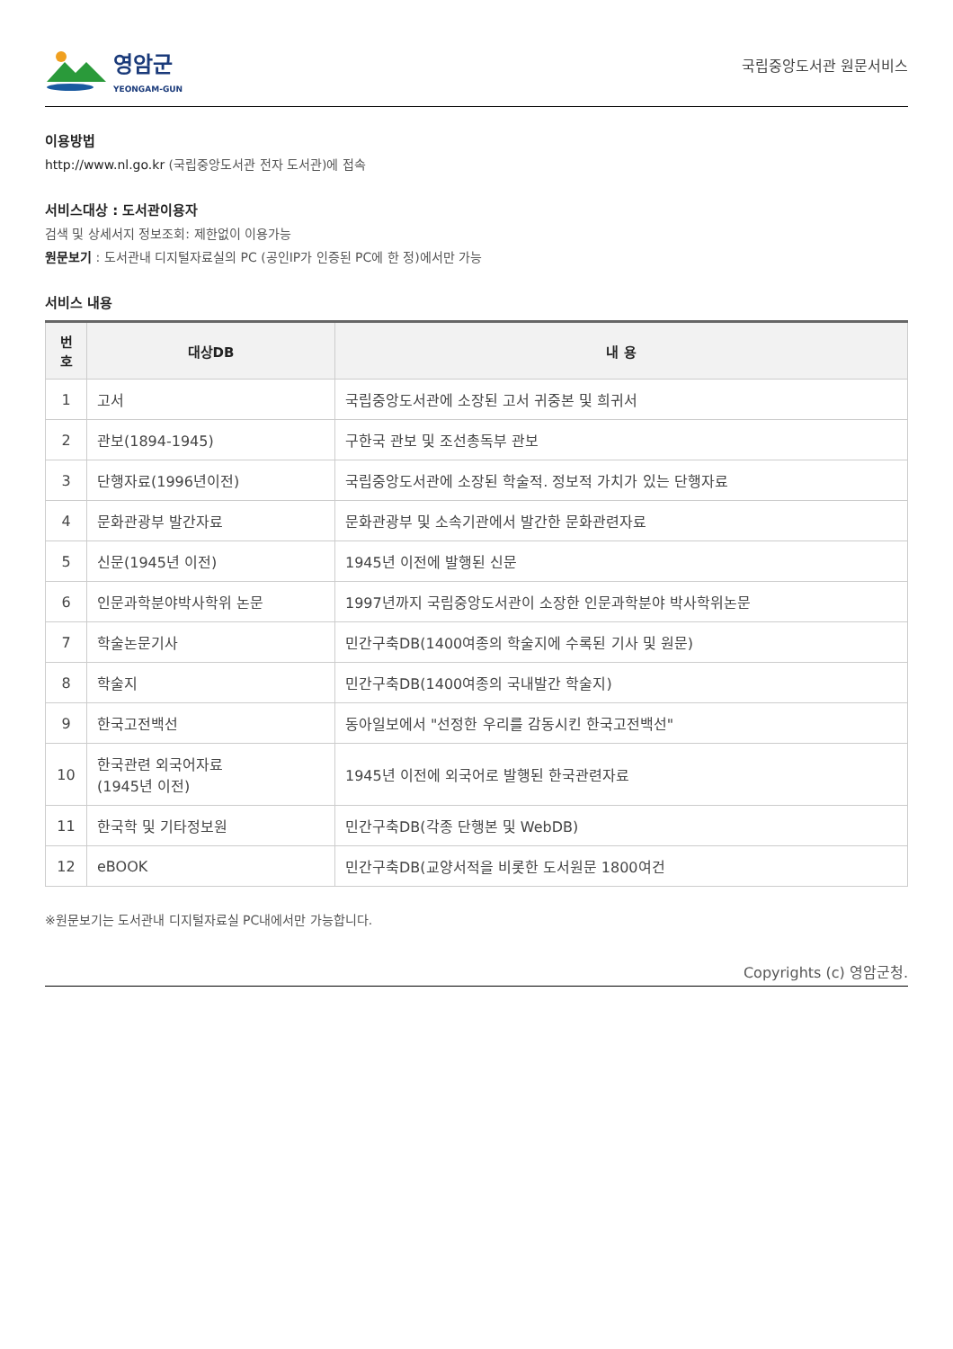영암군
YEONGAM-GUN
국립중앙도서관 원문서비스
이용방법
http://www.nl.go.kr (국립중앙도서관 전자 도서관)에 접속
서비스대상 : 도서관이용자
검색 및 상세서지 정보조회: 제한없이 이용가능
원문보기 : 도서관내 디지털자료실의 PC (공인IP가 인증된 PC에 한 정)에서만 가능
서비스 내용
| 번호 | 대상DB | 내 용 |
| --- | --- | --- |
| 1 | 고서 | 국립중앙도서관에 소장된 고서 귀중본 및 희귀서 |
| 2 | 관보(1894-1945) | 구한국 관보 및 조선총독부 관보 |
| 3 | 단행자료(1996년이전) | 국립중앙도서관에 소장된 학술적. 정보적 가치가 있는 단행자료 |
| 4 | 문화관광부 발간자료 | 문화관광부 및 소속기관에서 발간한 문화관련자료 |
| 5 | 신문(1945년 이전) | 1945년 이전에 발행된 신문 |
| 6 | 인문과학분야박사학위 논문 | 1997년까지 국립중앙도서관이 소장한 인문과학분야 박사학위논문 |
| 7 | 학술논문기사 | 민간구축DB(1400여종의 학술지에 수록된 기사 및 원문) |
| 8 | 학술지 | 민간구축DB(1400여종의 국내발간 학술지) |
| 9 | 한국고전백선 | 동아일보에서 "선정한 우리를 감동시킨 한국고전백선" |
| 10 | 한국관련 외국어자료 (1945년 이전) | 1945년 이전에 외국어로 발행된 한국관련자료 |
| 11 | 한국학 및 기타정보원 | 민간구축DB(각종 단행본 및 WebDB) |
| 12 | eBOOK | 민간구축DB(교양서적을 비롯한 도서원문 1800여건 |
※원문보기는 도서관내 디지털자료실 PC내에서만 가능합니다.
Copyrights (c) 영암군청.